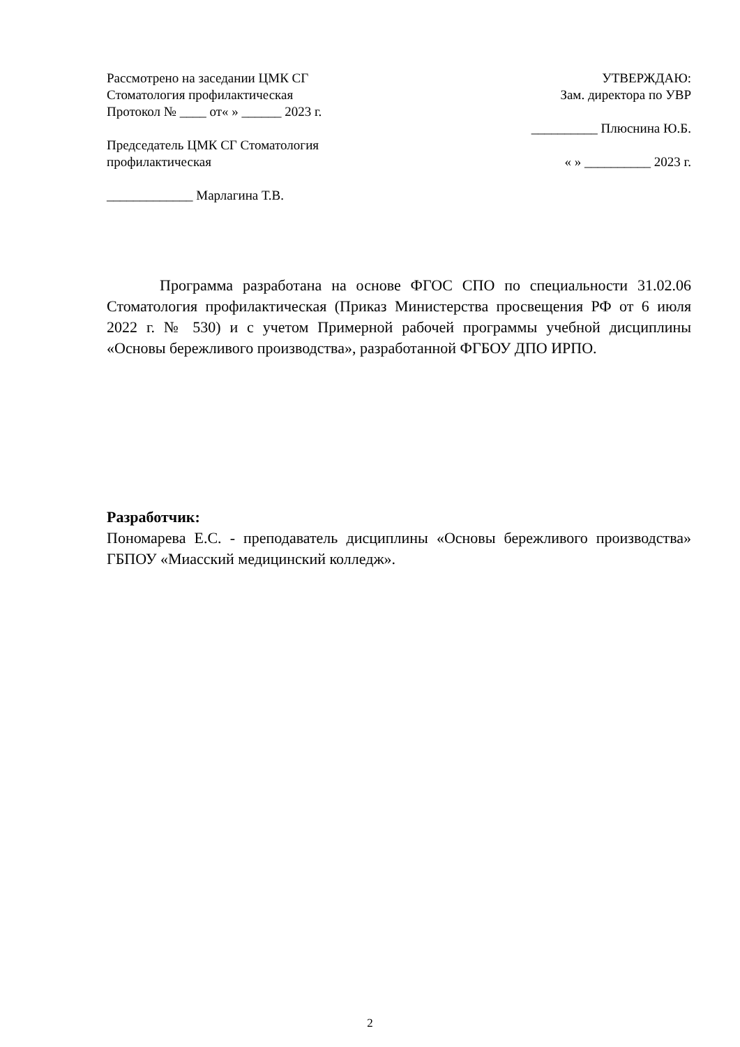Рассмотрено на заседании ЦМК СГ
Стоматология профилактическая
Протокол № ____ от« » ______ 2023 г.
Председатель ЦМК СГ Стоматология
профилактическая
_____________ Марлагина Т.В.
УТВЕРЖДАЮ:
Зам. директора по УВР
__________ Плюснина Ю.Б.
« » __________ 2023 г.
Программа разработана на основе ФГОС СПО по специальности 31.02.06 Стоматология профилактическая (Приказ Министерства просвещения РФ от 6 июля 2022 г. № 530) и с учетом Примерной рабочей программы учебной дисциплины «Основы бережливого производства», разработанной ФГБОУ ДПО ИРПО.
Разработчик:
Пономарева Е.С. - преподаватель дисциплины «Основы бережливого производства» ГБПОУ «Миасский медицинский колледж».
2